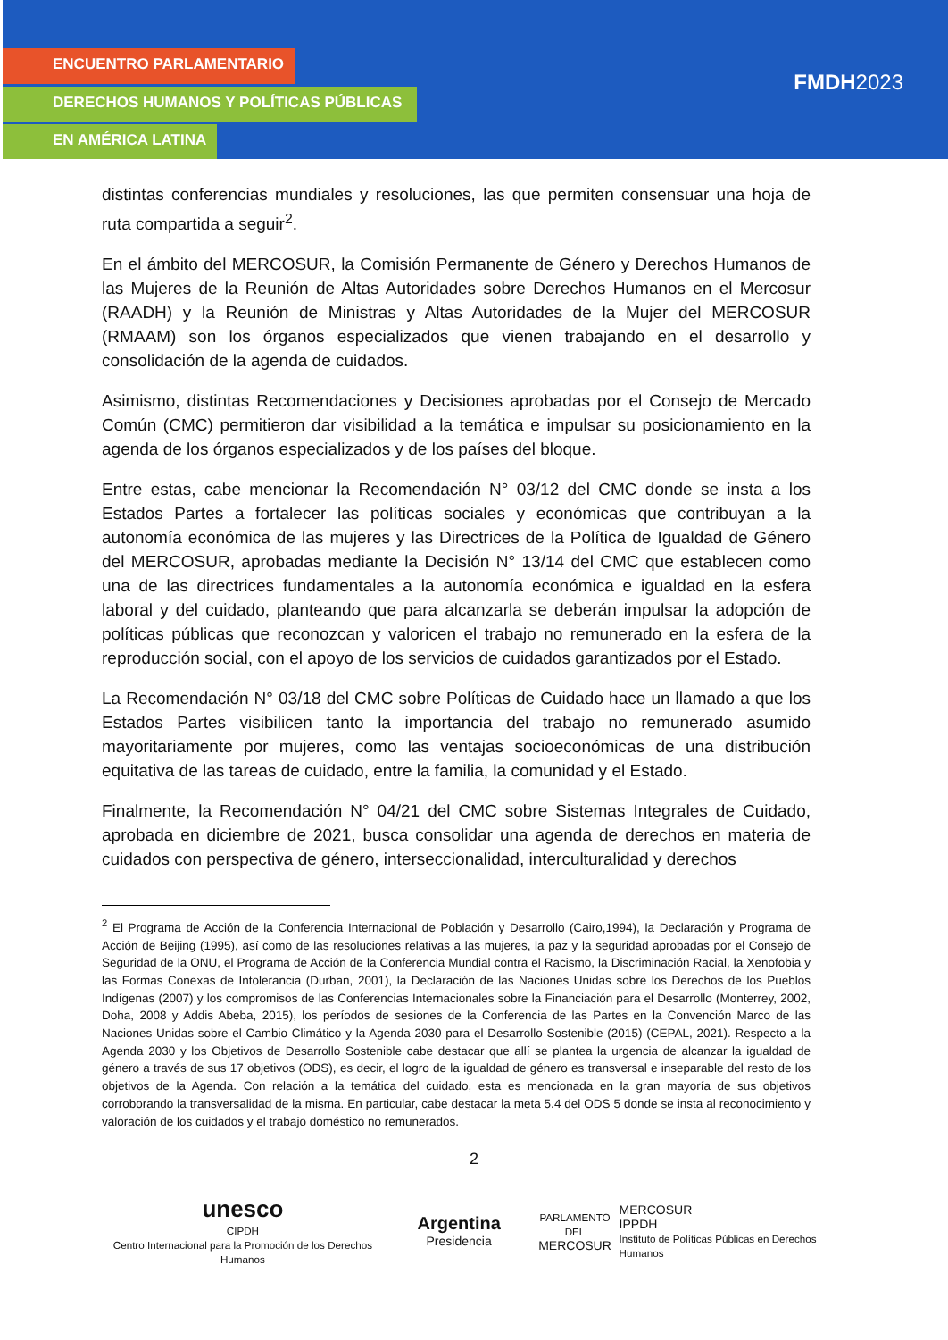ENCUENTRO PARLAMENTARIO
DERECHOS HUMANOS Y POLÍTICAS PÚBLICAS
EN AMÉRICA LATINA
FMDH2023
distintas conferencias mundiales y resoluciones, las que permiten consensuar una hoja de ruta compartida a seguir<sup>2</sup>.
En el ámbito del MERCOSUR, la Comisión Permanente de Género y Derechos Humanos de las Mujeres de la Reunión de Altas Autoridades sobre Derechos Humanos en el Mercosur (RAADH) y la Reunión de Ministras y Altas Autoridades de la Mujer del MERCOSUR (RMAAM) son los órganos especializados que vienen trabajando en el desarrollo y consolidación de la agenda de cuidados.
Asimismo, distintas Recomendaciones y Decisiones aprobadas por el Consejo de Mercado Común (CMC) permitieron dar visibilidad a la temática e impulsar su posicionamiento en la agenda de los órganos especializados y de los países del bloque.
Entre estas, cabe mencionar la Recomendación N° 03/12 del CMC donde se insta a los Estados Partes a fortalecer las políticas sociales y económicas que contribuyan a la autonomía económica de las mujeres y las Directrices de la Política de Igualdad de Género del MERCOSUR, aprobadas mediante la Decisión N° 13/14 del CMC que establecen como una de las directrices fundamentales a la autonomía económica e igualdad en la esfera laboral y del cuidado, planteando que para alcanzarla se deberán impulsar la adopción de políticas públicas que reconozcan y valoricen el trabajo no remunerado en la esfera de la reproducción social, con el apoyo de los servicios de cuidados garantizados por el Estado.
La Recomendación N° 03/18 del CMC sobre Políticas de Cuidado hace un llamado a que los Estados Partes visibilicen tanto la importancia del trabajo no remunerado asumido mayoritariamente por mujeres, como las ventajas socioeconómicas de una distribución equitativa de las tareas de cuidado, entre la familia, la comunidad y el Estado.
Finalmente, la Recomendación N° 04/21 del CMC sobre Sistemas Integrales de Cuidado, aprobada en diciembre de 2021, busca consolidar una agenda de derechos en materia de cuidados con perspectiva de género, interseccionalidad, interculturalidad y derechos
<sup>2</sup> El Programa de Acción de la Conferencia Internacional de Población y Desarrollo (Cairo,1994), la Declaración y Programa de Acción de Beijing (1995), así como de las resoluciones relativas a las mujeres, la paz y la seguridad aprobadas por el Consejo de Seguridad de la ONU, el Programa de Acción de la Conferencia Mundial contra el Racismo, la Discriminación Racial, la Xenofobia y las Formas Conexas de Intolerancia (Durban, 2001), la Declaración de las Naciones Unidas sobre los Derechos de los Pueblos Indígenas (2007) y los compromisos de las Conferencias Internacionales sobre la Financiación para el Desarrollo (Monterrey, 2002, Doha, 2008 y Addis Abeba, 2015), los períodos de sesiones de la Conferencia de las Partes en la Convención Marco de las Naciones Unidas sobre el Cambio Climático y la Agenda 2030 para el Desarrollo Sostenible (2015) (CEPAL, 2021). Respecto a la Agenda 2030 y los Objetivos de Desarrollo Sostenible cabe destacar que allí se plantea la urgencia de alcanzar la igualdad de género a través de sus 17 objetivos (ODS), es decir, el logro de la igualdad de género es transversal e inseparable del resto de los objetivos de la Agenda. Con relación a la temática del cuidado, esta es mencionada en la gran mayoría de sus objetivos corroborando la transversalidad de la misma. En particular, cabe destacar la meta 5.4 del ODS 5 donde se insta al reconocimiento y valoración de los cuidados y el trabajo doméstico no remunerados.
2
unesco
CIPDH
Centro Internacional para la Promoción de los Derechos Humanos
Argentina Presidencia
PARLAMENTO DEL
MERCOSUR
MERCOSUR
IPPDH
Instituto de Políticas Públicas en Derechos Humanos